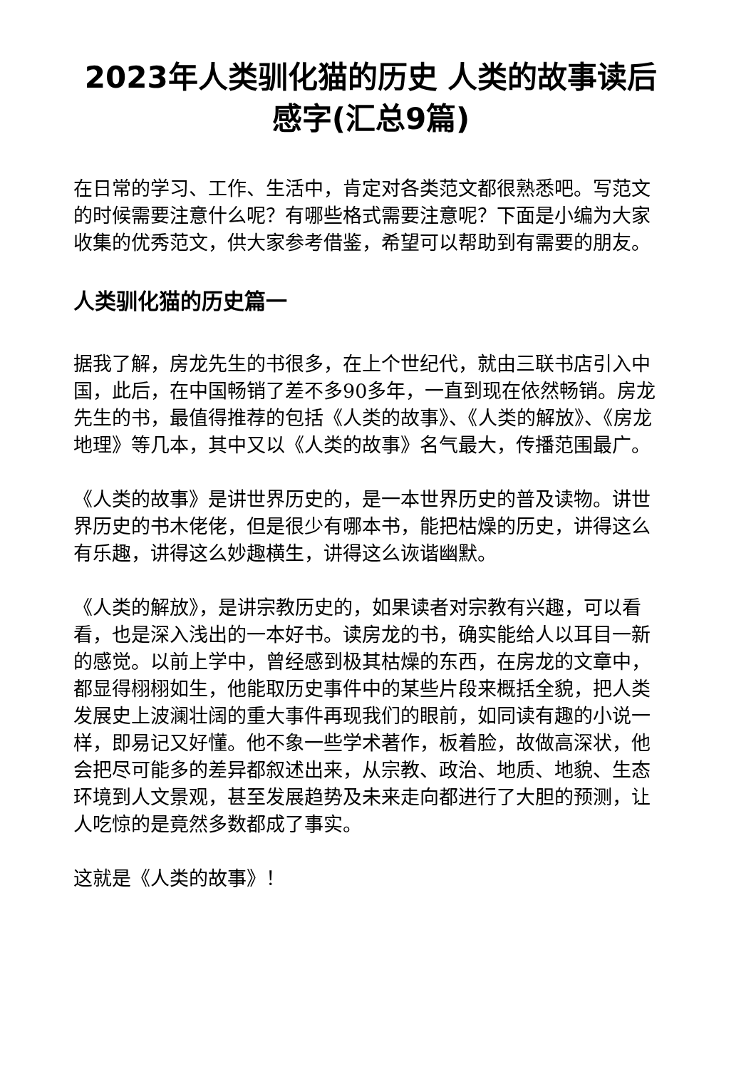2023年人类驯化猫的历史 人类的故事读后感字(汇总9篇)
在日常的学习、工作、生活中，肯定对各类范文都很熟悉吧。写范文的时候需要注意什么呢？有哪些格式需要注意呢？下面是小编为大家收集的优秀范文，供大家参考借鉴，希望可以帮助到有需要的朋友。
人类驯化猫的历史篇一
据我了解，房龙先生的书很多，在上个世纪代，就由三联书店引入中国，此后，在中国畅销了差不多90多年，一直到现在依然畅销。房龙先生的书，最值得推荐的包括《人类的故事》、《人类的解放》、《房龙地理》等几本，其中又以《人类的故事》名气最大，传播范围最广。
《人类的故事》是讲世界历史的，是一本世界历史的普及读物。讲世界历史的书木佬佬，但是很少有哪本书，能把枯燥的历史，讲得这么有乐趣，讲得这么妙趣横生，讲得这么诙谐幽默。
《人类的解放》，是讲宗教历史的，如果读者对宗教有兴趣，可以看看，也是深入浅出的一本好书。读房龙的书，确实能给人以耳目一新的感觉。以前上学中，曾经感到极其枯燥的东西，在房龙的文章中，都显得栩栩如生，他能取历史事件中的某些片段来概括全貌，把人类发展史上波澜壮阔的重大事件再现我们的眼前，如同读有趣的小说一样，即易记又好懂。他不象一些学术著作，板着脸，故做高深状，他会把尽可能多的差异都叙述出来，从宗教、政治、地质、地貌、生态环境到人文景观，甚至发展趋势及未来走向都进行了大胆的预测，让人吃惊的是竟然多数都成了事实。
这就是《人类的故事》！